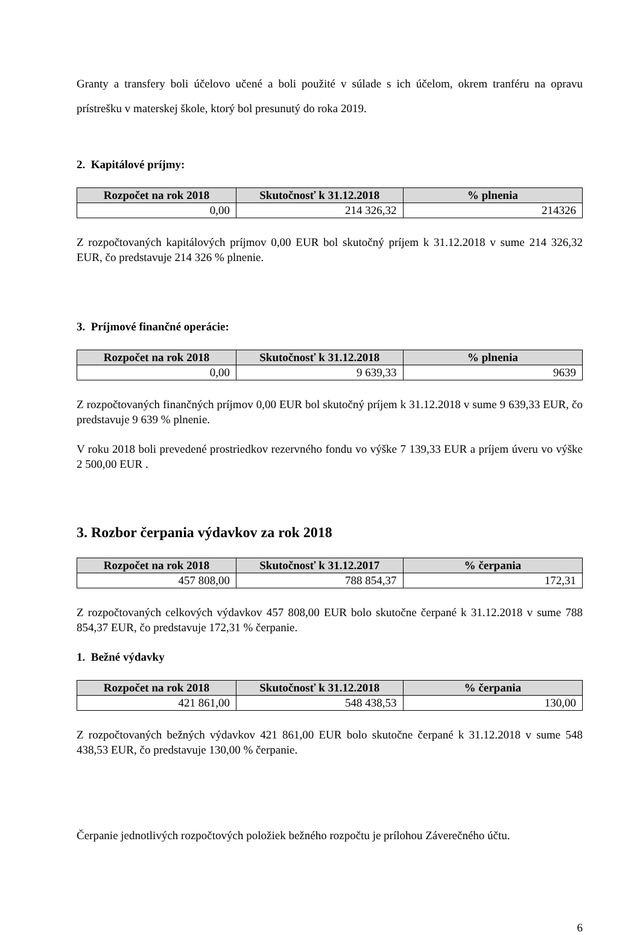Granty a transfery boli účelovo učené a boli použité v súlade s ich účelom, okrem tranféru na opravu prístrešku v materskej škole, ktorý bol presunutý do roka 2019.
2. Kapitálové príjmy:
| Rozpočet na rok 2018 | Skutočnosť k 31.12.2018 | % plnenia |
| --- | --- | --- |
| 0,00 | 214 326,32 | 214326 |
Z rozpočtovaných kapitálových príjmov 0,00 EUR bol skutočný príjem k 31.12.2018 v sume 214 326,32 EUR, čo predstavuje 214 326 % plnenie.
3. Príjmové finančné operácie:
| Rozpočet na rok 2018 | Skutočnosť k 31.12.2018 | % plnenia |
| --- | --- | --- |
| 0,00 | 9 639,33 | 9639 |
Z rozpočtovaných finančných príjmov 0,00 EUR bol skutočný príjem k 31.12.2018 v sume 9 639,33 EUR, čo predstavuje 9 639 % plnenie.
V roku 2018 boli prevedené prostriedkov rezervného fondu vo výške 7 139,33 EUR a príjem úveru vo výške 2 500,00 EUR .
3. Rozbor čerpania výdavkov za rok 2018
| Rozpočet na rok 2018 | Skutočnosť k 31.12.2017 | % čerpania |
| --- | --- | --- |
| 457 808,00 | 788 854,37 | 172,31 |
Z rozpočtovaných celkových výdavkov 457 808,00 EUR bolo skutočne čerpané k 31.12.2018 v sume 788 854,37 EUR, čo predstavuje 172,31 % čerpanie.
1. Bežné výdavky
| Rozpočet na rok 2018 | Skutočnosť k 31.12.2018 | % čerpania |
| --- | --- | --- |
| 421 861,00 | 548 438,53 | 130,00 |
Z rozpočtovaných bežných výdavkov 421 861,00 EUR bolo skutočne čerpané k 31.12.2018 v sume 548 438,53 EUR, čo predstavuje 130,00 % čerpanie.
Čerpanie jednotlivých rozpočtových položiek bežného rozpočtu je prílohou Záverečného účtu.
6